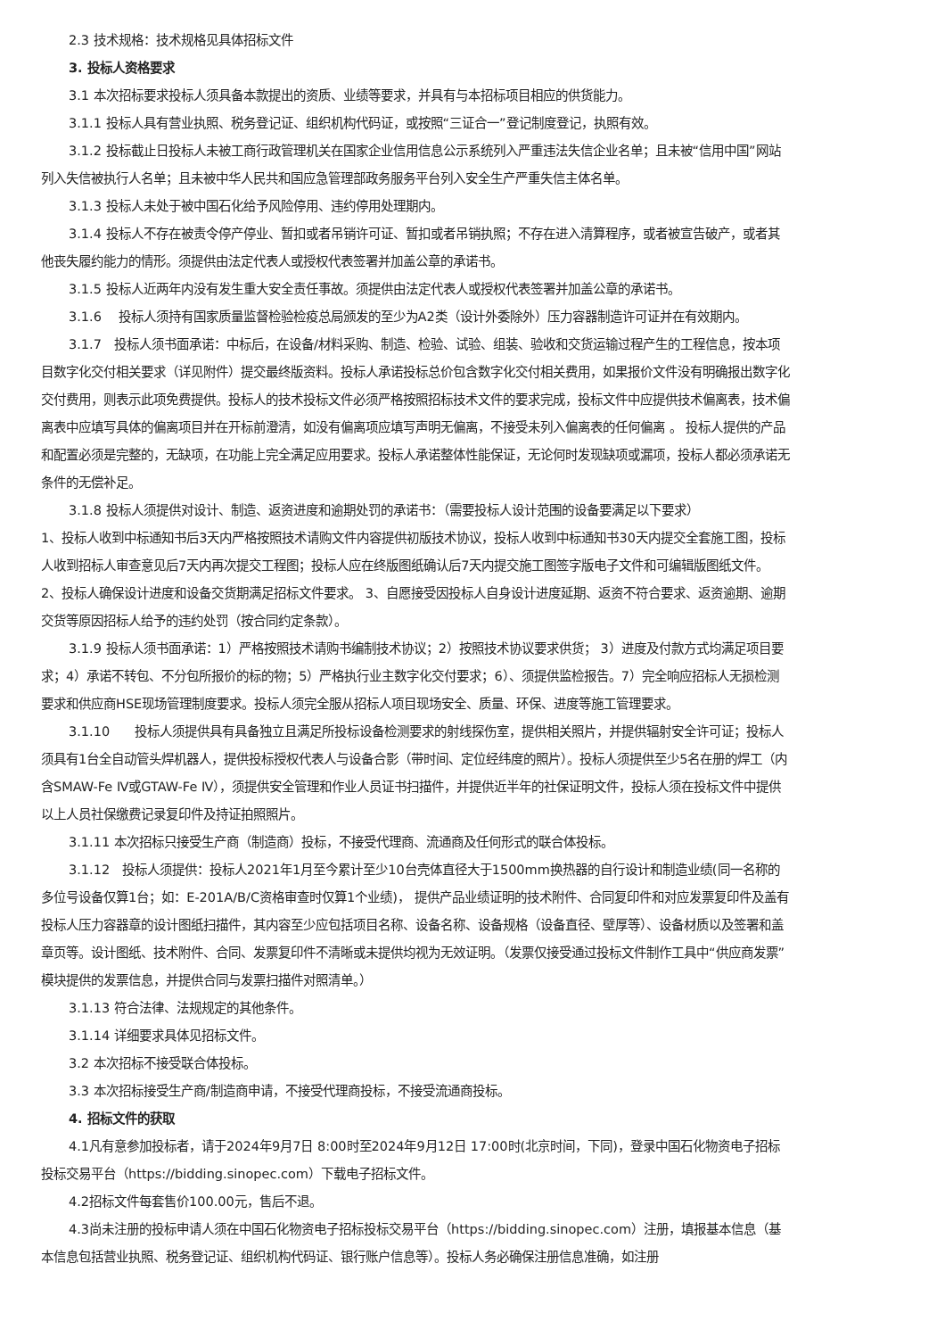2.3 技术规格：技术规格见具体招标文件
3. 投标人资格要求
3.1 本次招标要求投标人须具备本款提出的资质、业绩等要求，并具有与本招标项目相应的供货能力。
3.1.1 投标人具有营业执照、税务登记证、组织机构代码证，或按照“三证合一”登记制度登记，执照有效。
3.1.2 投标截止日投标人未被工商行政管理机关在国家企业信用信息公示系统列入严重违法失信企业名单；且未被“信用中国”网站列入失信被执行人名单；且未被中华人民共和国应急管理部政务服务平台列入安全生产严重失信主体名单。
3.1.3 投标人未处于被中国石化给予风险停用、违约停用处理期内。
3.1.4 投标人不存在被责令停产停业、暂扣或者吊销许可证、暂扣或者吊销执照；不存在进入清算程序，或者被宣告破产，或者其他丧失履约能力的情形。须提供由法定代表人或授权代表签署并加盖公章的承诺书。
3.1.5 投标人近两年内没有发生重大安全责任事故。须提供由法定代表人或授权代表签署并加盖公章的承诺书。
3.1.6　 投标人须持有国家质量监督检验检疫总局颁发的至少为A2类（设计外委除外）压力容器制造许可证并在有效期内。
3.1.7　投标人须书面承诺：中标后，在设备/材料采购、制造、检验、试验、组装、验收和交货运输过程产生的工程信息，按本项目数字化交付相关要求（详见附件）提交最终版资料。投标人承诺投标总价包含数字化交付相关费用，如果报价文件没有明确报出数字化交付费用，则表示此项免费提供。投标人的技术投标文件必须严格按照招标技术文件的要求完成，投标文件中应提供技术偏离表，技术偏离表中应填写具体的偏离项目并在开标前澄清，如没有偏离项应填写声明无偏离，不接受未列入偏离表的任何偏离 。 投标人提供的产品和配置必须是完整的，无缺项，在功能上完全满足应用要求。投标人承诺整体性能保证，无论何时发现缺项或漏项，投标人都必须承诺无条件的无偿补足。
3.1.8 投标人须提供对设计、制造、返资进度和逾期处罚的承诺书：（需要投标人设计范围的设备要满足以下要求）
1、投标人收到中标通知书后3天内严格按照技术请购文件内容提供初版技术协议，投标人收到中标通知书30天内提交全套施工图，投标人收到招标人审查意见后7天内再次提交工程图；投标人应在终版图纸确认后7天内提交施工图签字版电子文件和可编辑版图纸文件。 2、投标人确保设计进度和设备交货期满足招标文件要求。 3、自愿接受因投标人自身设计进度延期、返资不符合要求、返资逾期、逾期交货等原因招标人给予的违约处罚（按合同约定条款）。
3.1.9 投标人须书面承诺：1）严格按照技术请购书编制技术协议；2）按照技术协议要求供货； 3）进度及付款方式均满足项目要求；4）承诺不转包、不分包所报价的标的物；5）严格执行业主数字化交付要求；6）、须提供监检报告。7）完全响应招标人无损检测要求和供应商HSE现场管理制度要求。投标人须完全服从招标人项目现场安全、质量、环保、进度等施工管理要求。
3.1.10　　投标人须提供具有具备独立且满足所投标设备检测要求的射线探伤室，提供相关照片，并提供辐射安全许可证；投标人须具有1台全自动管头焊机器人，提供投标授权代表人与设备合影（带时间、定位经纬度的照片）。投标人须提供至少5名在册的焊工（内含SMAW-Fe Ⅳ或GTAW-Fe Ⅳ），须提供安全管理和作业人员证书扫描件，并提供近半年的社保证明文件，投标人须在投标文件中提供以上人员社保缴费记录复印件及持证拍照照片。
3.1.11 本次招标只接受生产商（制造商）投标，不接受代理商、流通商及任何形式的联合体投标。
3.1.12　投标人须提供：投标人2021年1月至今累计至少10台壳体直径大于1500mm换热器的自行设计和制造业绩(同一名称的多位号设备仅算1台；如：E-201A/B/C资格审查时仅算1个业绩)， 提供产品业绩证明的技术附件、合同复印件和对应发票复印件及盖有投标人压力容器章的设计图纸扫描件，其内容至少应包括项目名称、设备名称、设备规格（设备直径、壁厚等）、设备材质以及签署和盖章页等。设计图纸、技术附件、合同、发票复印件不清晰或未提供均视为无效证明。（发票仅接受通过投标文件制作工具中“供应商发票”模块提供的发票信息，并提供合同与发票扫描件对照清单。）
3.1.13 符合法律、法规规定的其他条件。
3.1.14 详细要求具体见招标文件。
3.2 本次招标不接受联合体投标。
3.3 本次招标接受生产商/制造商申请，不接受代理商投标，不接受流通商投标。
4. 招标文件的获取
4.1凡有意参加投标者，请于2024年9月7日 8:00时至2024年9月12日 17:00时(北京时间，下同)，登录中国石化物资电子招标投标交易平台（https://bidding.sinopec.com）下载电子招标文件。
4.2招标文件每套售价100.00元，售后不退。
4.3尚未注册的投标申请人须在中国石化物资电子招标投标交易平台（https://bidding.sinopec.com）注册，填报基本信息（基本信息包括营业执照、税务登记证、组织机构代码证、银行账户信息等）。投标人务必确保注册信息准确，如注册